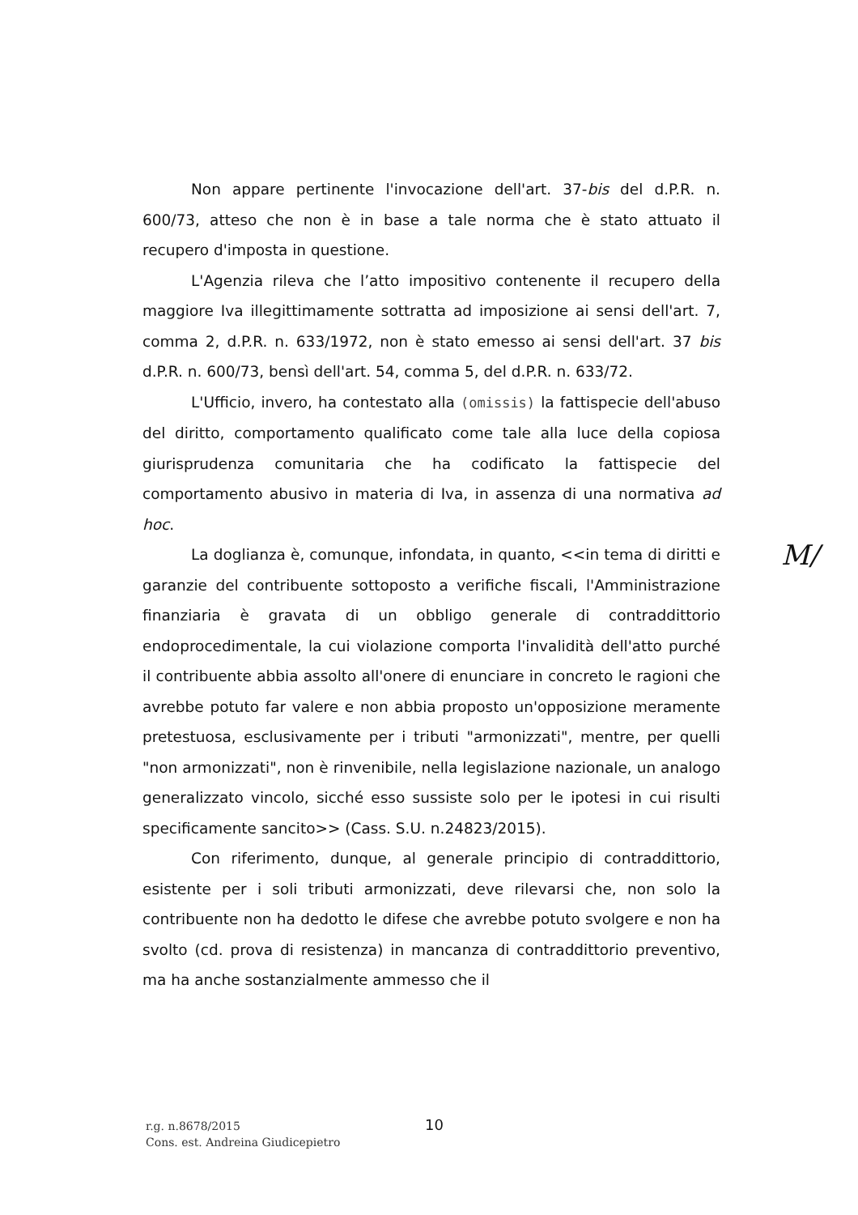Non appare pertinente l'invocazione dell'art. 37-bis del d.P.R. n. 600/73, atteso che non è in base a tale norma che è stato attuato il recupero d'imposta in questione.
L'Agenzia rileva che l’atto impositivo contenente il recupero della maggiore Iva illegittimamente sottratta ad imposizione ai sensi dell'art. 7, comma 2, d.P.R. n. 633/1972, non è stato emesso ai sensi dell'art. 37 bis d.P.R. n. 600/73, bensì dell'art. 54, comma 5, del d.P.R. n. 633/72.
L'Ufficio, invero, ha contestato alla (omissis) la fattispecie dell'abuso del diritto, comportamento qualificato come tale alla luce della copiosa giurisprudenza comunitaria che ha codificato la fattispecie del comportamento abusivo in materia di Iva, in assenza di una normativa ad hoc.
La doglianza è, comunque, infondata, in quanto, <<in tema di diritti e garanzie del contribuente sottoposto a verifiche fiscali, l'Amministrazione finanziaria è gravata di un obbligo generale di contraddittorio endoprocedimentale, la cui violazione comporta l'invalidità dell'atto purché il contribuente abbia assolto all'onere di enunciare in concreto le ragioni che avrebbe potuto far valere e non abbia proposto un'opposizione meramente pretestuosa, esclusivamente per i tributi "armonizzati", mentre, per quelli "non armonizzati", non è rinvenibile, nella legislazione nazionale, un analogo generalizzato vincolo, sicché esso sussiste solo per le ipotesi in cui risulti specificamente sancito>> (Cass. S.U. n.24823/2015).
Con riferimento, dunque, al generale principio di contraddittorio, esistente per i soli tributi armonizzati, deve rilevarsi che, non solo la contribuente non ha dedotto le difese che avrebbe potuto svolgere e non ha svolto (cd. prova di resistenza) in mancanza di contraddittorio preventivo, ma ha anche sostanzialmente ammesso che il
M/
r.g. n.8678/2015
Cons. est. Andreina Giudicepietro
10